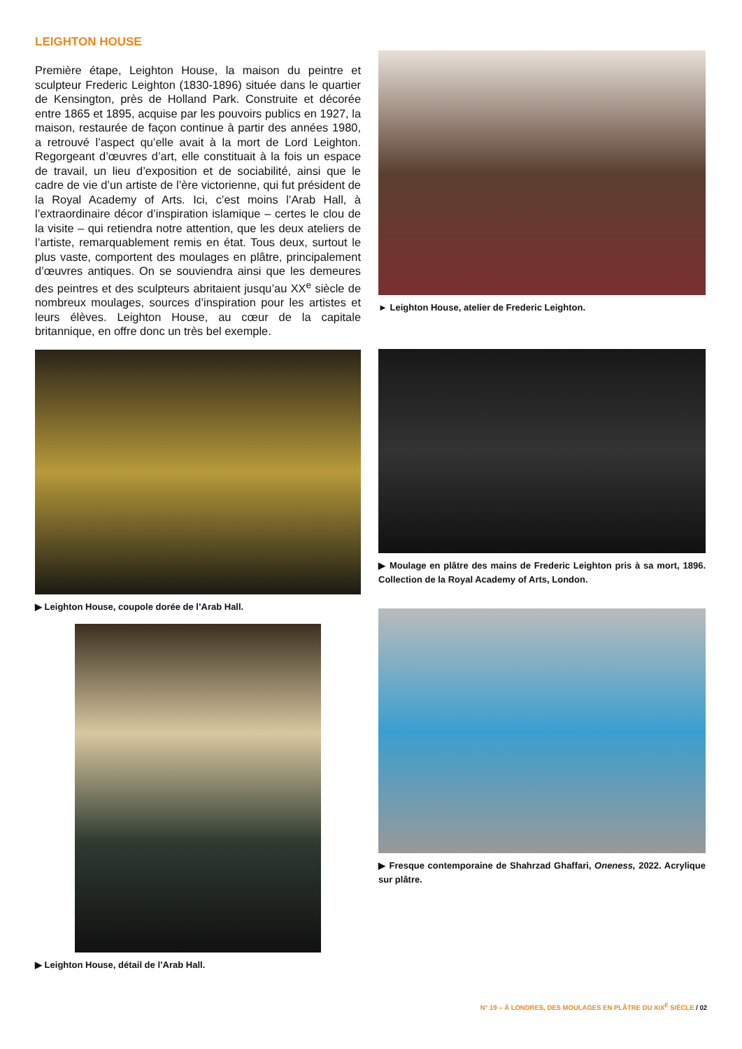LEIGHTON HOUSE
Première étape, Leighton House, la maison du peintre et sculpteur Frederic Leighton (1830-1896) située dans le quartier de Kensington, près de Holland Park. Construite et décorée entre 1865 et 1895, acquise par les pouvoirs publics en 1927, la maison, restaurée de façon continue à partir des années 1980, a retrouvé l’aspect qu’elle avait à la mort de Lord Leighton. Regorgeant d’œuvres d’art, elle constituait à la fois un espace de travail, un lieu d’exposition et de sociabilité, ainsi que le cadre de vie d’un artiste de l’ère victorienne, qui fut président de la Royal Academy of Arts. Ici, c’est moins l’Arab Hall, à l’extraordinaire décor d’inspiration islamique – certes le clou de la visite – qui retiendra notre attention, que les deux ateliers de l’artiste, remarquablement remis en état. Tous deux, surtout le plus vaste, comportent des moulages en plâtre, principalement d’œuvres antiques. On se souviendra ainsi que les demeures des peintres et des sculpteurs abritaient jusqu’au XX<sup>e</sup> siècle de nombreux moulages, sources d’inspiration pour les artistes et leurs élèves. Leighton House, au cœur de la capitale britannique, en offre donc un très bel exemple.
▶ Leighton House, coupole dorée de l’Arab Hall.
▶ Leighton House, détail de l’Arab Hall.
► Leighton House, atelier de Frederic Leighton.
▶ Moulage en plâtre des mains de Frederic Leighton pris à sa mort, 1896. Collection de la Royal Academy of Arts, London.
▶ Fresque contemporaine de Shahrzad Ghaffari, Oneness, 2022. Acrylique sur plâtre.
N° 19 – À LONDRES, DES MOULAGES EN PLÂTRE DU XIX<sup>E</sup> SIÈCLE / 02